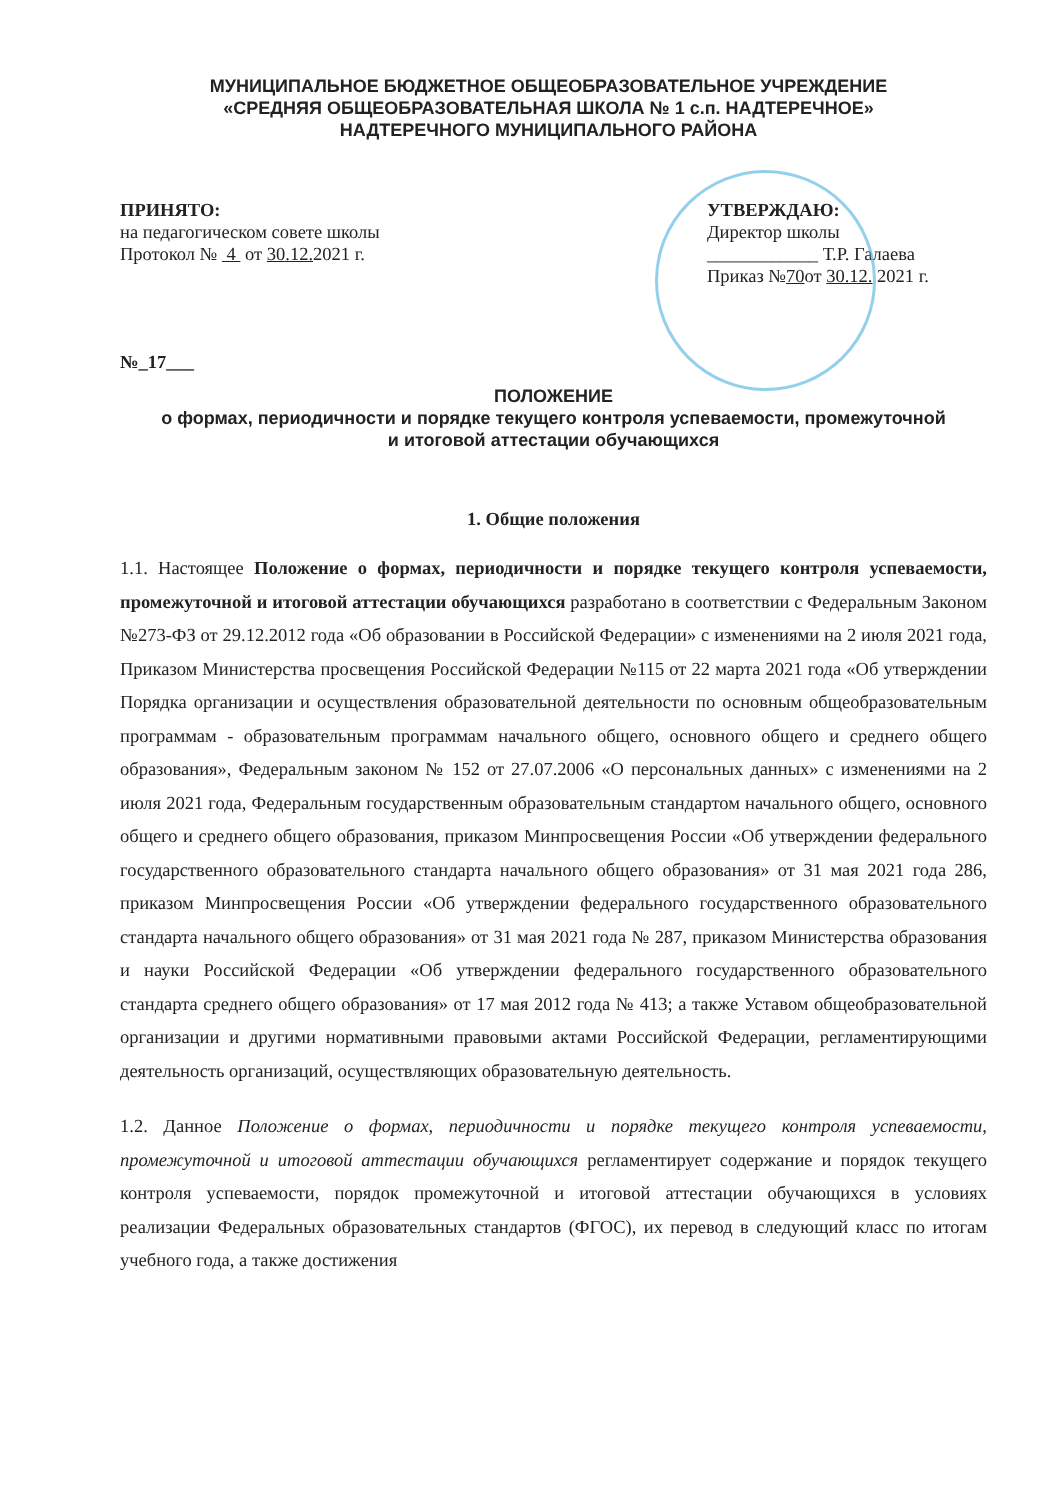МУНИЦИПАЛЬНОЕ БЮДЖЕТНОЕ ОБЩЕОБРАЗОВАТЕЛЬНОЕ УЧРЕЖДЕНИЕ
«СРЕДНЯЯ ОБЩЕОБРАЗОВАТЕЛЬНАЯ ШКОЛА № 1 с.п. НАДТЕРЕЧНОЕ»
НАДТЕРЕЧНОГО МУНИЦИПАЛЬНОГО РАЙОНА
ПРИНЯТО:
на педагогическом совете школы
Протокол № 4 от 30.12. 2021 г.
УТВЕРЖДАЮ:
Директор школы
____________ Т.Р. Галаева
Приказ №70от 30.12. 2021 г.
№_17___
ПОЛОЖЕНИЕ
о формах, периодичности и порядке текущего контроля успеваемости, промежуточной
и итоговой аттестации обучающихся
1. Общие положения
1.1. Настоящее Положение о формах, периодичности и порядке текущего контроля успеваемости, промежуточной и итоговой аттестации обучающихся разработано в соответствии с Федеральным Законом №273-ФЗ от 29.12.2012 года «Об образовании в Российской Федерации» с изменениями на 2 июля 2021 года, Приказом Министерства просвещения Российской Федерации №115 от 22 марта 2021 года «Об утверждении Порядка организации и осуществления образовательной деятельности по основным общеобразовательным программам - образовательным программам начального общего, основного общего и среднего общего образования», Федеральным законом № 152 от 27.07.2006 «О персональных данных» с изменениями на 2 июля 2021 года, Федеральным государственным образовательным стандартом начального общего, основного общего и среднего общего образования, приказом Минпросвещения России «Об утверждении федерального государственного образовательного стандарта начального общего образования» от 31 мая 2021 года 286, приказом Минпросвещения России «Об утверждении федерального государственного образовательного стандарта начального общего образования» от 31 мая 2021 года № 287, приказом Министерства образования и науки Российской Федерации «Об утверждении федерального государственного образовательного стандарта среднего общего образования» от 17 мая 2012 года № 413; а также Уставом общеобразовательной организации и другими нормативными правовыми актами Российской Федерации, регламентирующими деятельность организаций, осуществляющих образовательную деятельность.
1.2. Данное Положение о формах, периодичности и порядке текущего контроля успеваемости, промежуточной и итоговой аттестации обучающихся регламентирует содержание и порядок текущего контроля успеваемости, порядок промежуточной и итоговой аттестации обучающихся в условиях реализации Федеральных образовательных стандартов (ФГОС), их перевод в следующий класс по итогам учебного года, а также достижения